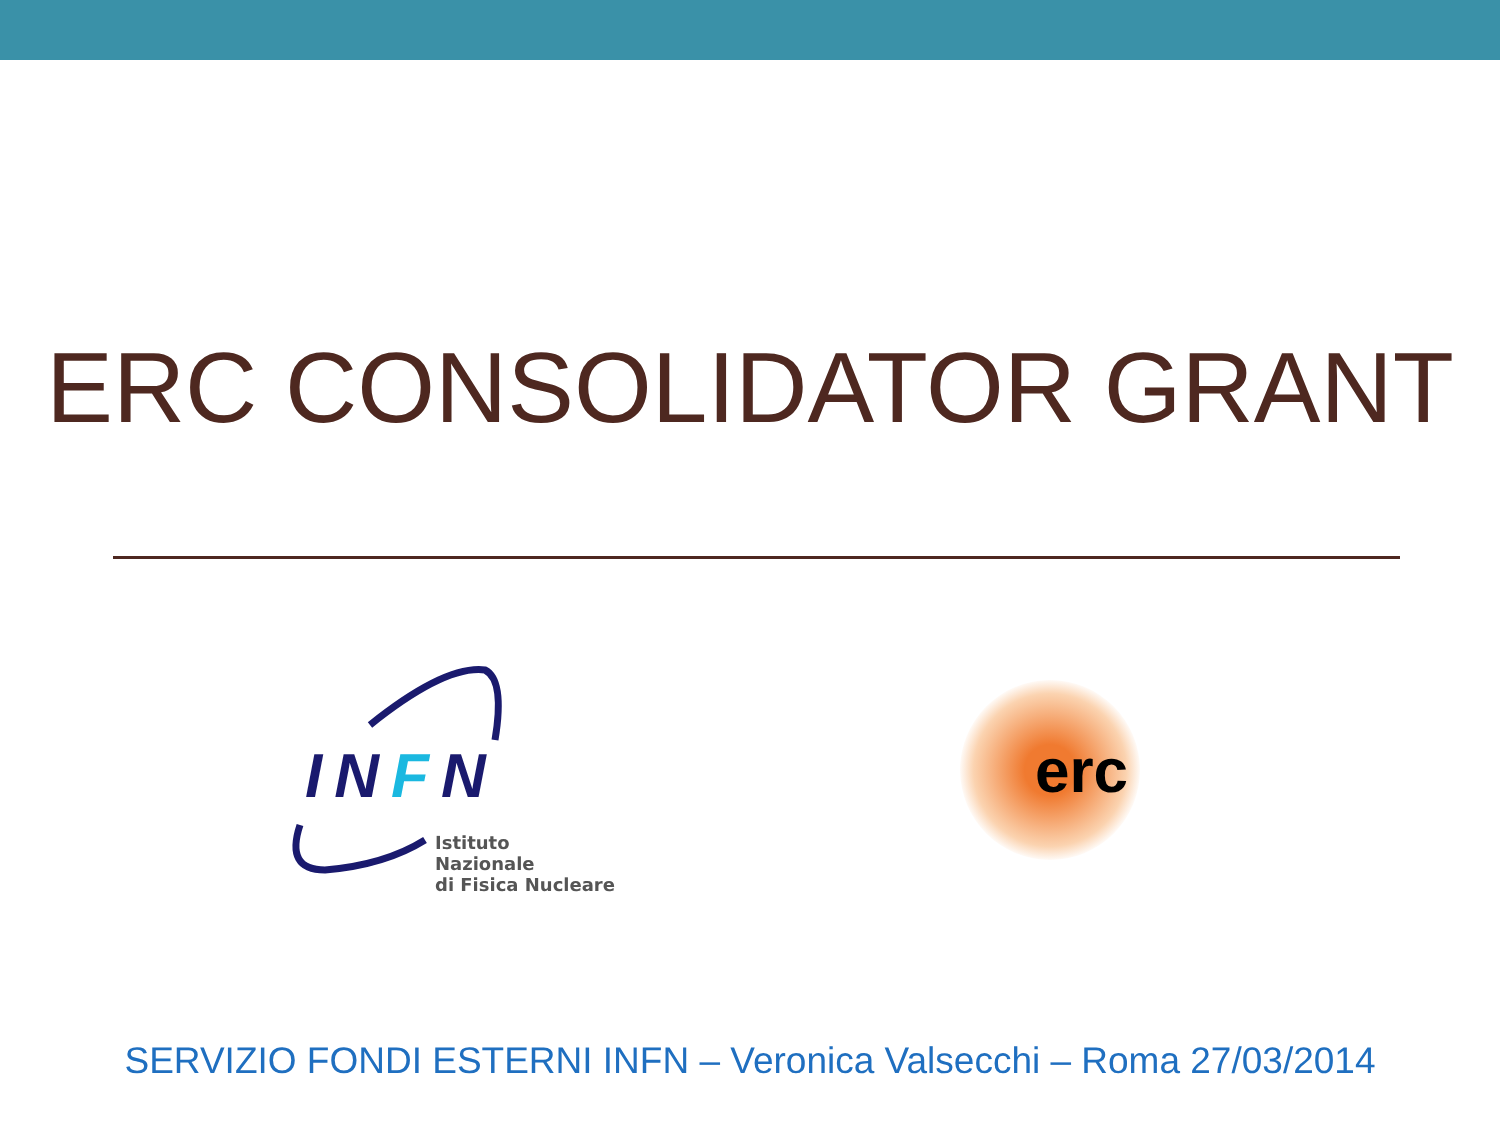ERC CONSOLIDATOR GRANT
INFN
Istituto Nazionale
di Fisica Nucleare
erc
SERVIZIO FONDI ESTERNI INFN – Veronica Valsecchi – Roma 27/03/2014